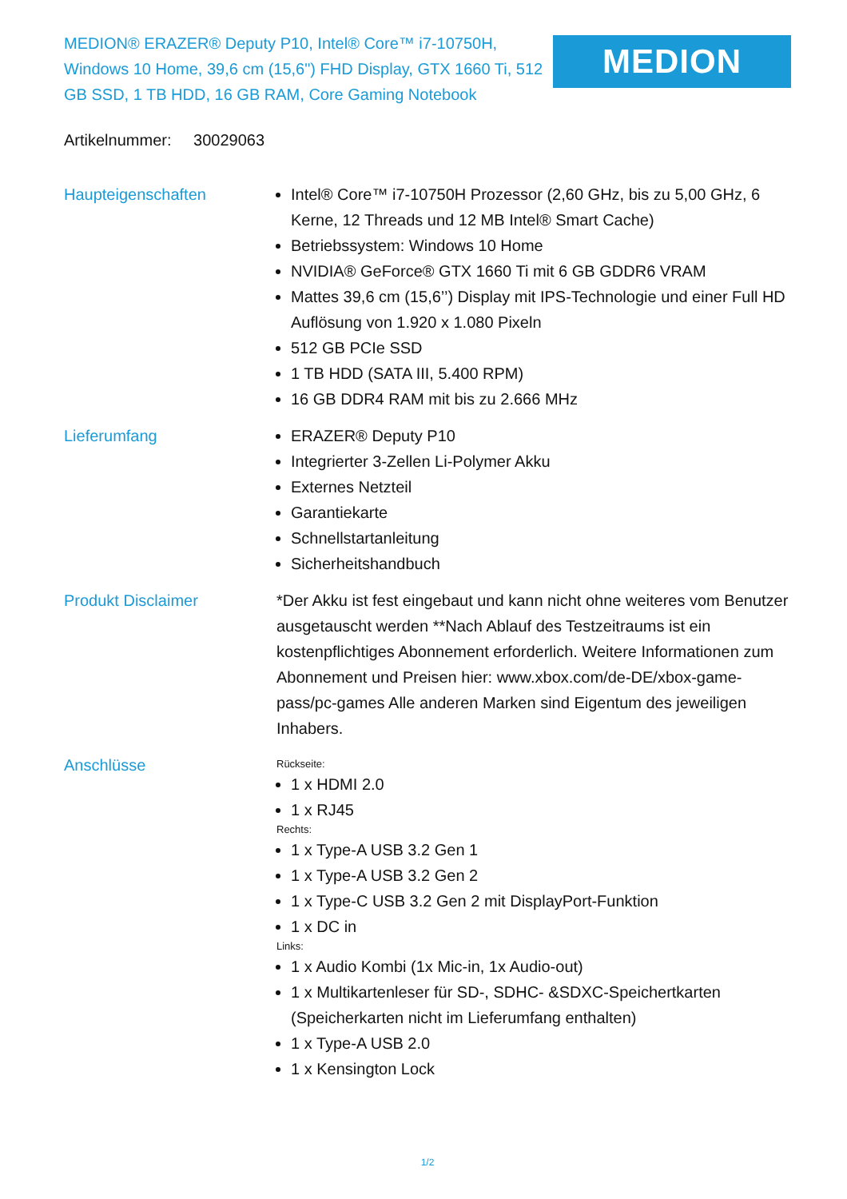MEDION® ERAZER® Deputy P10, Intel® Core™ i7-10750H, Windows 10 Home, 39,6 cm (15,6") FHD Display, GTX 1660 Ti, 512 GB SSD, 1 TB HDD, 16 GB RAM, Core Gaming Notebook
MEDION
Artikelnummer: 30029063
| Haupteigenschaften | Intel® Core™ i7-10750H Prozessor (2,60 GHz, bis zu 5,00 GHz, 6 Kerne, 12 Threads und 12 MB Intel® Smart Cache) Betriebssystem: Windows 10 Home NVIDIA® GeForce® GTX 1660 Ti mit 6 GB GDDR6 VRAM Mattes 39,6 cm (15,6’’) Display mit IPS-Technologie und einer Full HD Auflösung von 1.920 x 1.080 Pixeln 512 GB PCIe SSD 1 TB HDD (SATA III, 5.400 RPM) 16 GB DDR4 RAM mit bis zu 2.666 MHz |
| Lieferumfang | ERAZER® Deputy P10 Integrierter 3-Zellen Li-Polymer Akku Externes Netzteil Garantiekarte Schnellstartanleitung Sicherheitshandbuch |
| Produkt Disclaimer | *Der Akku ist fest eingebaut und kann nicht ohne weiteres vom Benutzer ausgetauscht werden **Nach Ablauf des Testzeitraums ist ein kostenpflichtiges Abonnement erforderlich. Weitere Informationen zum Abonnement und Preisen hier: www.xbox.com/de-DE/xbox-game-pass/pc-games Alle anderen Marken sind Eigentum des jeweiligen Inhabers. |
| Anschlüsse | Rückseite: 1 x HDMI 2.0 1 x RJ45 Rechts: 1 x Type-A USB 3.2 Gen 1 1 x Type-A USB 3.2 Gen 2 1 x Type-C USB 3.2 Gen 2 mit DisplayPort-Funktion 1 x DC in Links: 1 x Audio Kombi (1x Mic-in, 1x Audio-out) 1 x Multikartenleser für SD-, SDHC- &SDXC-Speichertkarten (Speicherkarten nicht im Lieferumfang enthalten) 1 x Type-A USB 2.0 1 x Kensington Lock |
1/2